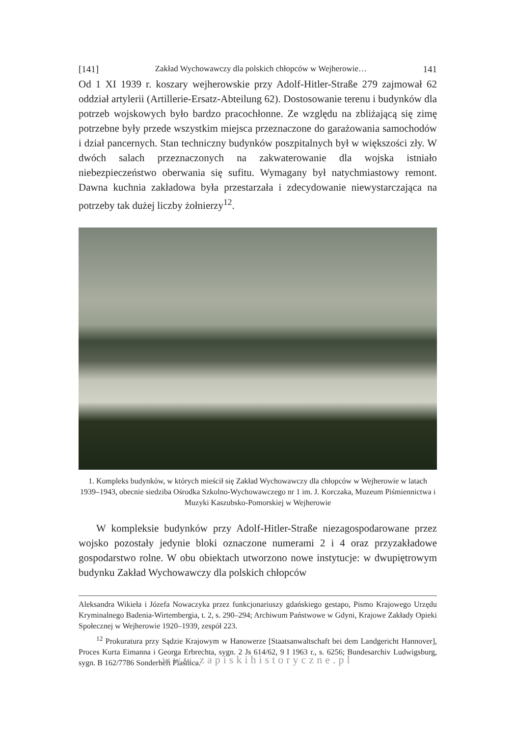[141] Zakład Wychowawczy dla polskich chłopców w Wejherowie… 141
Od 1 XI 1939 r. koszary wejherowskie przy Adolf-Hitler-Straße 279 zajmował 62 oddział artylerii (Artillerie-Ersatz-Abteilung 62). Dostosowanie terenu i budynków dla potrzeb wojskowych było bardzo pracochłonne. Ze względu na zbliżającą się zimę potrzebne były przede wszystkim miejsca przeznaczone do garażowania samochodów i dział pancernych. Stan techniczny budynków poszpitalnych był w większości zły. W dwóch salach przeznaczonych na zakwaterowanie dla wojska istniało niebezpieczeństwo oberwania się sufitu. Wymagany był natychmiastowy remont. Dawna kuchnia zakładowa była przestarzała i zdecydowanie niewystarczająca na potrzeby tak dużej liczby żołnierzy<sup>12</sup>.
1. Kompleks budynków, w których mieścił się Zakład Wychowawczy dla chłopców w Wejherowie w latach 1939–1943, obecnie siedziba Ośrodka Szkolno-Wychowawczego nr 1 im. J. Korczaka, Muzeum Piśmiennictwa i Muzyki Kaszubsko-Pomorskiej w Wejherowie
W kompleksie budynków przy Adolf-Hitler-Straße niezagospodarowane przez wojsko pozostały jedynie bloki oznaczone numerami 2 i 4 oraz przyzakładowe gospodarstwo rolne. W obu obiektach utworzono nowe instytucje: w dwupiętrowym budynku Zakład Wychowawczy dla polskich chłopców
Aleksandra Wikieła i Józefa Nowaczyka przez funkcjonariuszy gdańskiego gestapo, Pismo Krajowego Urzędu Kryminalnego Badenia-Wirtembergia, t. 2, s. 290–294; Archiwum Państwowe w Gdyni, Krajowe Zakłady Opieki Społecznej w Wejherowie 1920–1939, zespół 223.
<sup>12</sup> Prokuratura przy Sądzie Krajowym w Hanowerze [Staatsanwaltschaft bei dem Landgericht Hannover], Proces Kurta Eimanna i Georga Erbrechta, sygn. 2 Js 614/62, 9 I 1963 r., s. 6256; Bundesarchiv Ludwigsburg, sygn. B 162/7786 Sonderheft Piaśnica.
www.zapiskihistoryczne.pl